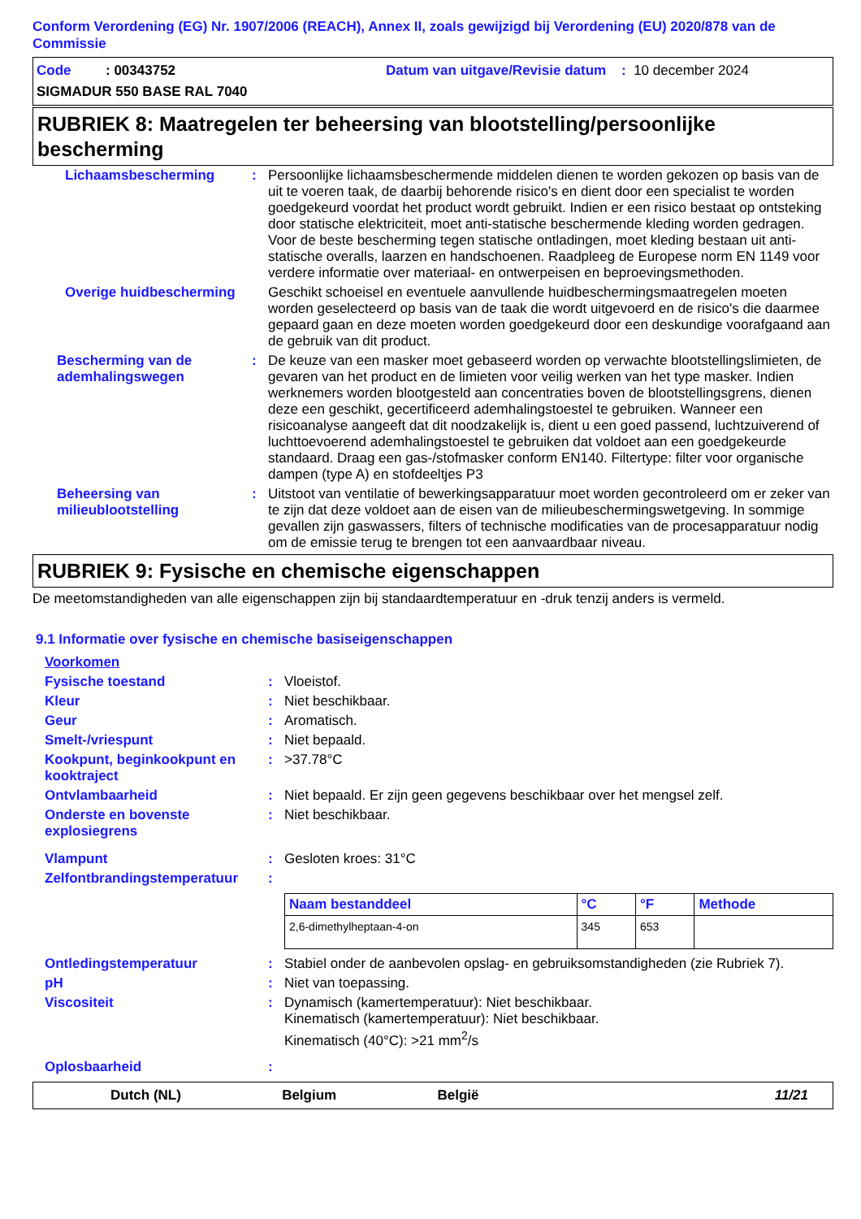Conform Verordening (EG) Nr. 1907/2006 (REACH), Annex II, zoals gewijzigd bij Verordening (EU) 2020/878 van de Commissie
Code : 00343752 Datum van uitgave/Revisie datum : 10 december 2024
SIGMADUR 550 BASE RAL 7040
RUBRIEK 8: Maatregelen ter beheersing van blootstelling/persoonlijke bescherming
| Lichaamsbescherming | : | Persoonlijke lichaamsbeschermende middelen dienen te worden gekozen op basis van de uit te voeren taak, de daarbij behorende risico's en dient door een specialist te worden goedgekeurd voordat het product wordt gebruikt. Indien er een risico bestaat op ontsteking door statische elektriciteit, moet anti-statische beschermende kleding worden gedragen. Voor de beste bescherming tegen statische ontladingen, moet kleding bestaan uit anti-statische overalls, laarzen en handschoenen. Raadpleeg de Europese norm EN 1149 voor verdere informatie over materiaal- en ontwerpeisen en beproevingsmethoden. |
| Overige huidbescherming | | Geschikt schoeisel en eventuele aanvullende huidbeschermingsmaatregelen moeten worden geselecteerd op basis van de taak die wordt uitgevoerd en de risico's die daarmee gepaard gaan en deze moeten worden goedgekeurd door een deskundige voorafgaand aan de gebruik van dit product. |
| Bescherming van de ademhalingswegen | : | De keuze van een masker moet gebaseerd worden op verwachte blootstellingslimieten, de gevaren van het product en de limieten voor veilig werken van het type masker. Indien werknemers worden blootgesteld aan concentraties boven de blootstellingsgrens, dienen deze een geschikt, gecertificeerd ademhalingstoestel te gebruiken. Wanneer een risicoanalyse aangeeft dat dit noodzakelijk is, dient u een goed passend, luchtzuiverend of luchttoevoerend ademhalingstoestel te gebruiken dat voldoet aan een goedgekeurde standaard. Draag een gas-/stofmasker conform EN140. Filtertype: filter voor organische dampen (type A) en stofdeeltjes P3 |
| Beheersing van milieublootstelling | : | Uitstoot van ventilatie of bewerkingsapparatuur moet worden gecontroleerd om er zeker van te zijn dat deze voldoet aan de eisen van de milieubeschermingswetgeving. In sommige gevallen zijn gaswassers, filters of technische modificaties van de procesapparatuur nodig om de emissie terug te brengen tot een aanvaardbaar niveau. |
RUBRIEK 9: Fysische en chemische eigenschappen
De meetomstandigheden van alle eigenschappen zijn bij standaardtemperatuur en -druk tenzij anders is vermeld.
9.1 Informatie over fysische en chemische basiseigenschappen
| Voorkomen | | |
| Fysische toestand | : | Vloeistof. |
| Kleur | : | Niet beschikbaar. |
| Geur | : | Aromatisch. |
| Smelt-/vriespunt | : | Niet bepaald. |
| Kookpunt, beginkookpunt en kooktraject | : | >37.78°C |
| Ontvlambaarheid | : | Niet bepaald. Er zijn geen gegevens beschikbaar over het mengsel zelf. |
| Onderste en bovenste explosiegrens | : | Niet beschikbaar. |
| Vlampunt | : | Gesloten kroes: 31°C |
| Zelfontbrandingstemperatuur | : | |
| | | / Naam bestanddeel / °C / °F / Methode / / --- / --- / --- / --- / / 2,6-dimethylheptaan-4-on / 345 / 653 / / |
| Ontledingstemperatuur | : | Stabiel onder de aanbevolen opslag- en gebruiksomstandigheden (zie Rubriek 7). |
| pH | : | Niet van toepassing. |
| Viscositeit | : | Dynamisch (kamertemperatuur): Niet beschikbaar. Kinematisch (kamertemperatuur): Niet beschikbaar. Kinematisch (40°C): >21 mm<sup>2</sup>/s |
| Oplosbaarheid | : | |
Dutch (NL) Belgium België 11/21